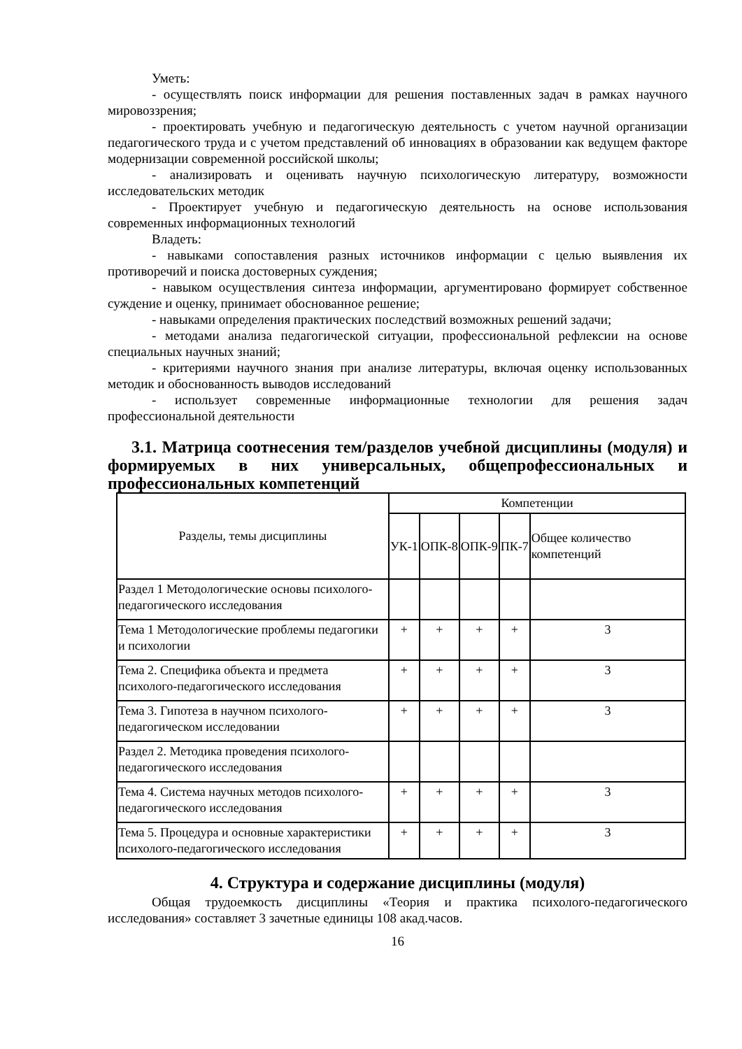Уметь:
- осуществлять поиск информации для решения поставленных задач в рамках научного мировоззрения;
- проектировать учебную и педагогическую деятельность с учетом научной организации педагогического труда и с учетом представлений об инновациях в образовании как ведущем факторе модернизации современной российской школы;
- анализировать и оценивать научную психологическую литературу, возможности исследовательских методик
- Проектирует учебную и педагогическую деятельность на основе использования современных информационных технологий
Владеть:
- навыками сопоставления разных источников информации с целью выявления их противоречий и поиска достоверных суждения;
- навыком осуществления синтеза информации, аргументировано формирует собственное суждение и оценку, принимает обоснованное решение;
- навыками определения практических последствий возможных решений задачи;
- методами анализа педагогической ситуации, профессиональной рефлексии на основе специальных научных знаний;
- критериями научного знания при анализе литературы, включая оценку использованных методик и обоснованность выводов исследований
- использует современные информационные технологии для решения задач профессиональной деятельности
3.1. Матрица соотнесения тем/разделов учебной дисциплины (модуля) и формируемых в них универсальных, общепрофессиональных и профессиональных компетенций
| Разделы, темы дисциплины | Компетенции | | | | |
| --- | --- | --- | --- | --- | --- |
| | УК-1 | ОПК-8 | ОПК-9 | ПК-7 | Общее количество компетенций |
| Раздел 1 Методологические основы психолого-педагогического исследования | | | | | |
| Тема 1 Методологические проблемы педагогики и психологии | + | + | + | + | 3 |
| Тема 2. Специфика объекта и предмета психолого-педагогического исследования | + | + | + | + | 3 |
| Тема 3. Гипотеза в научном психолого-педагогическом исследовании | + | + | + | + | 3 |
| Раздел 2. Методика проведения психолого-педагогического исследования | | | | | |
| Тема 4. Система научных методов психолого-педагогического исследования | + | + | + | + | 3 |
| Тема 5. Процедура и основные характеристики психолого-педагогического исследования | + | + | + | + | 3 |
4. Структура и содержание дисциплины (модуля)
Общая трудоемкость дисциплины «Теория и практика психолого-педагогического исследования» составляет 3 зачетные единицы 108 акад.часов.
16